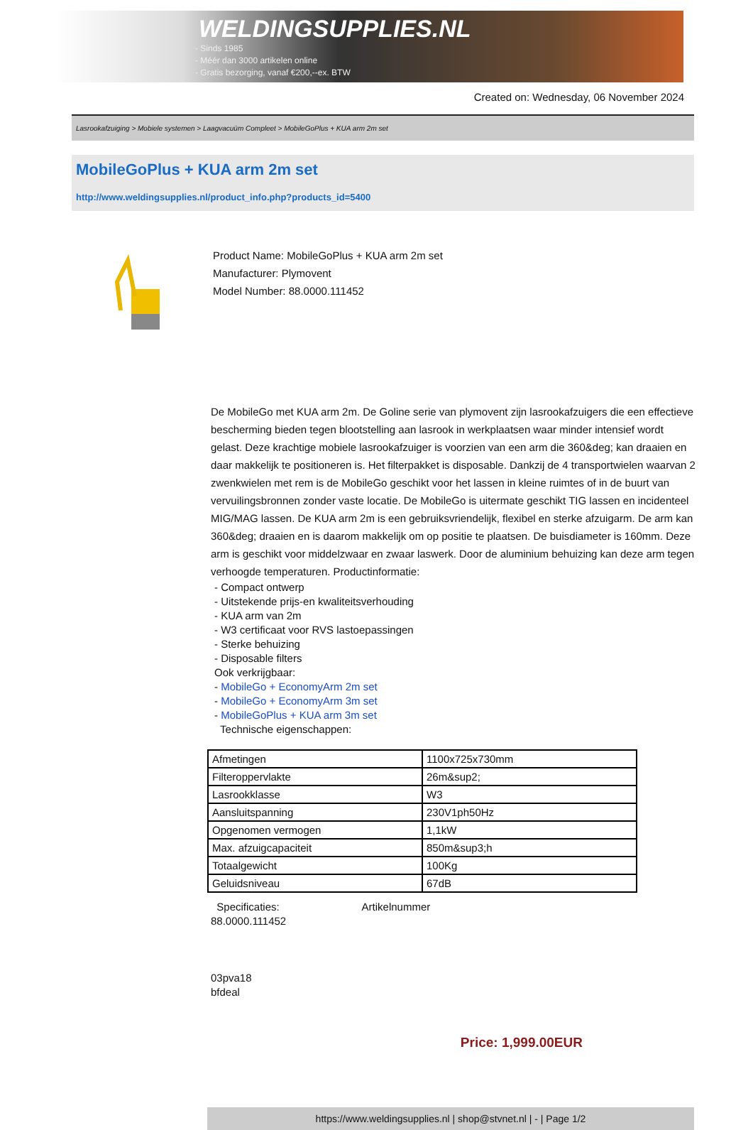WELDINGSUPPLIES.NL
- Sinds 1985
- Méér dan 3000 artikelen online
- Gratis bezorging, vanaf €200,--ex. BTW
Created on: Wednesday, 06 November 2024
Lasrookafzuiging > Mobiele systemen > Laagvacuüm Compleet > MobileGoPlus + KUA arm 2m set
MobileGoPlus + KUA arm 2m set
http://www.weldingsupplies.nl/product_info.php?products_id=5400
Product Name: MobileGoPlus + KUA arm 2m set
Manufacturer: Plymovent
Model Number: 88.0000.111452
De MobileGo met KUA arm 2m. De Goline serie van plymovent zijn lasrookafzuigers die een effectieve bescherming bieden tegen blootstelling aan lasrook in werkplaatsen waar minder intensief wordt gelast. Deze krachtige mobiele lasrookafzuiger is voorzien van een arm die 360&deg; kan draaien en daar makkelijk te positioneren is. Het filterpakket is disposable. Dankzij de 4 transportwielen waarvan 2 zwenkwielen met rem is de MobileGo geschikt voor het lassen in kleine ruimtes of in de buurt van vervuilingsbronnen zonder vaste locatie. De MobileGo is uitermate geschikt TIG lassen en incidenteel MIG/MAG lassen. De KUA arm 2m is een gebruiksvriendelijk, flexibel en sterke afzuigarm. De arm kan 360&deg; draaien en is daarom makkelijk om op positie te plaatsen. De buisdiameter is 160mm. Deze arm is geschikt voor middelzwaar en zwaar laswerk. Door de aluminium behuizing kan deze arm tegen verhoogde temperaturen. Productinformatie:
- Compact ontwerp
- Uitstekende prijs-en kwaliteitsverhouding
- KUA arm van 2m
- W3 certificaat voor RVS lastoepassingen
- Sterke behuizing
- Disposable filters
Ook verkrijgbaar:
- MobileGo + EconomyArm 2m set
- MobileGo + EconomyArm 3m set
- MobileGoPlus + KUA arm 3m set
Technische eigenschappen:
| Afmetingen | 1100x725x730mm |
| Filteroppervlakte | 26m&sup2; |
| Lasrookklasse | W3 |
| Aansluitspanning | 230V1ph50Hz |
| Opgenomen vermogen | 1,1kW |
| Max. afzuigcapaciteit | 850m&sup3;h |
| Totaalgewicht | 100Kg |
| Geluidsniveau | 67dB |
Specificaties: Artikelnummer
88.0000.111452
03pva18
bfdeal
Price: 1,999.00EUR
https://www.weldingsupplies.nl | shop@stvnet.nl | - | Page 1/2